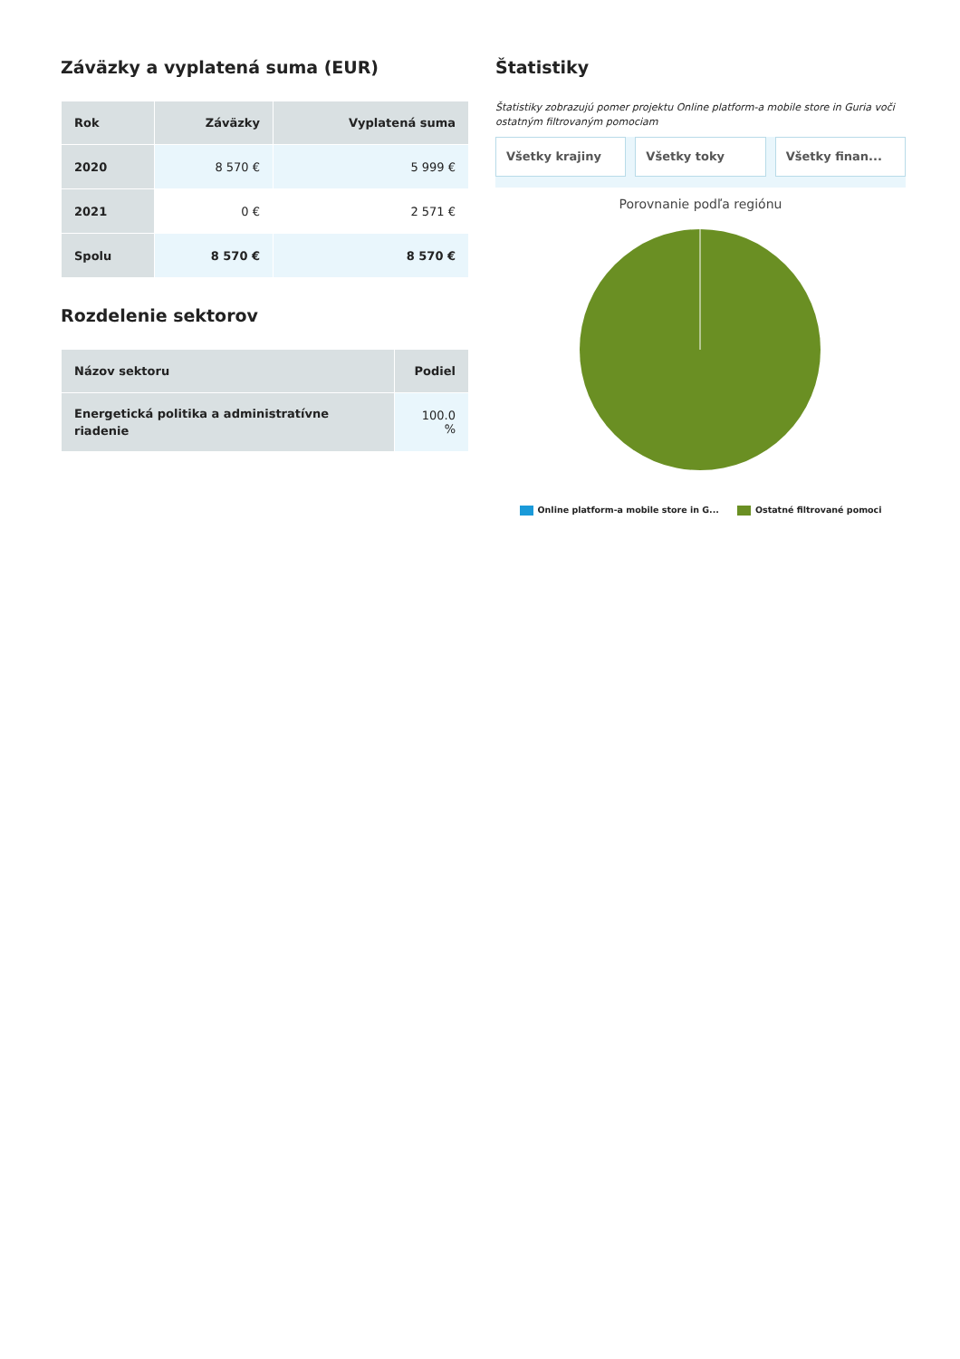Záväzky a vyplatená suma (EUR)
| Rok | Záväzky | Vyplatená suma |
| --- | --- | --- |
| 2020 | 8 570 € | 5 999 € |
| 2021 | 0 € | 2 571 € |
| Spolu | 8 570 € | 8 570 € |
Rozdelenie sektorov
| Názov sektoru | Podiel |
| --- | --- |
| Energetická politika a administratívne riadenie | 100.0 % |
Štatistiky
Štatistiky zobrazujú pomer projektu Online platform-a mobile store in Guria voči ostatným filtrovaným pomociam
Všetky krajiny Všetky toky Všetky finan...
Porovnanie podľa regiónu
Online platform-a mobile store in G... Ostatné filtrované pomoci